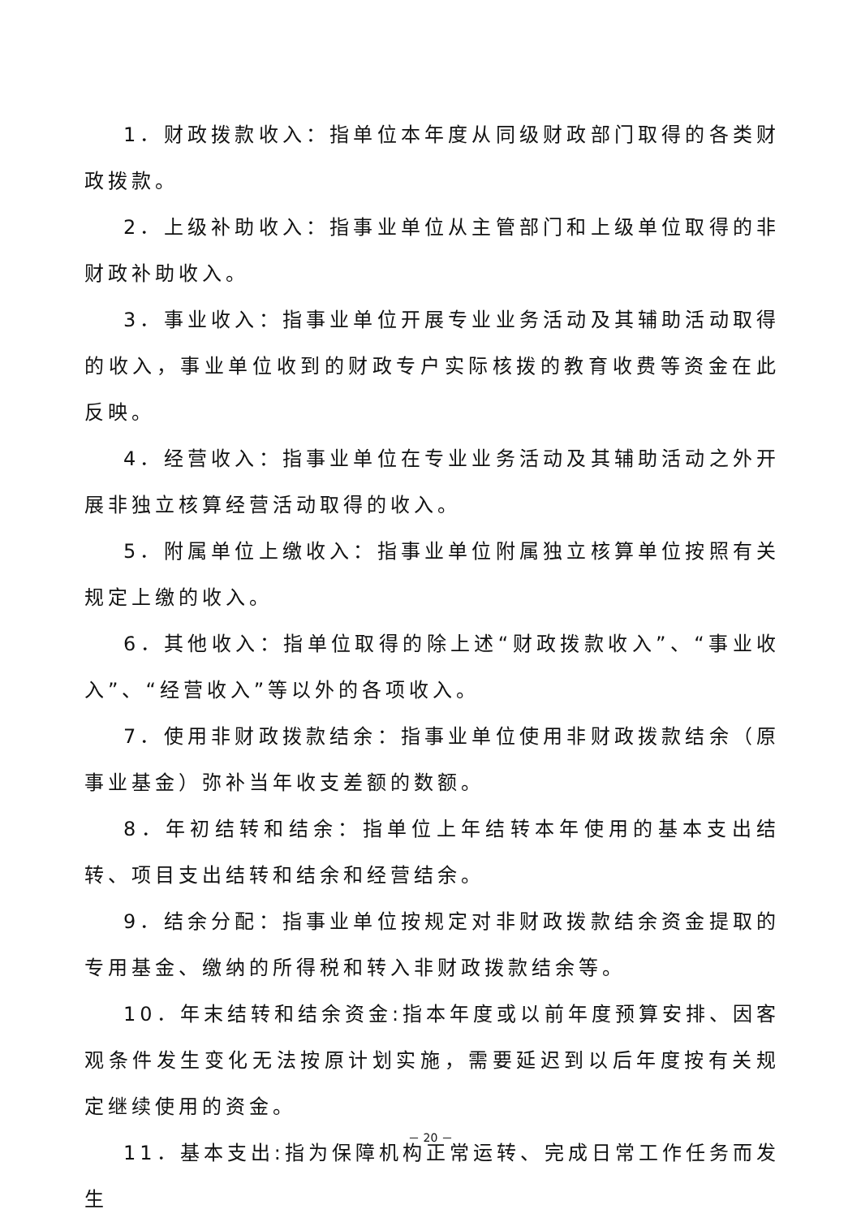1．财政拨款收入：指单位本年度从同级财政部门取得的各类财政拨款。
2．上级补助收入：指事业单位从主管部门和上级单位取得的非财政补助收入。
3．事业收入：指事业单位开展专业业务活动及其辅助活动取得的收入，事业单位收到的财政专户实际核拨的教育收费等资金在此反映。
4．经营收入：指事业单位在专业业务活动及其辅助活动之外开展非独立核算经营活动取得的收入。
5．附属单位上缴收入：指事业单位附属独立核算单位按照有关规定上缴的收入。
6．其他收入：指单位取得的除上述“财政拨款收入”、“事业收入”、“经营收入”等以外的各项收入。
7．使用非财政拨款结余：指事业单位使用非财政拨款结余（原事业基金）弥补当年收支差额的数额。
8．年初结转和结余：指单位上年结转本年使用的基本支出结转、项目支出结转和结余和经营结余。
9．结余分配：指事业单位按规定对非财政拨款结余资金提取的专用基金、缴纳的所得税和转入非财政拨款结余等。
10．年末结转和结余资金:指本年度或以前年度预算安排、因客观条件发生变化无法按原计划实施，需要延迟到以后年度按有关规定继续使用的资金。
11．基本支出:指为保障机构正常运转、完成日常工作任务而发生
－ 20 －